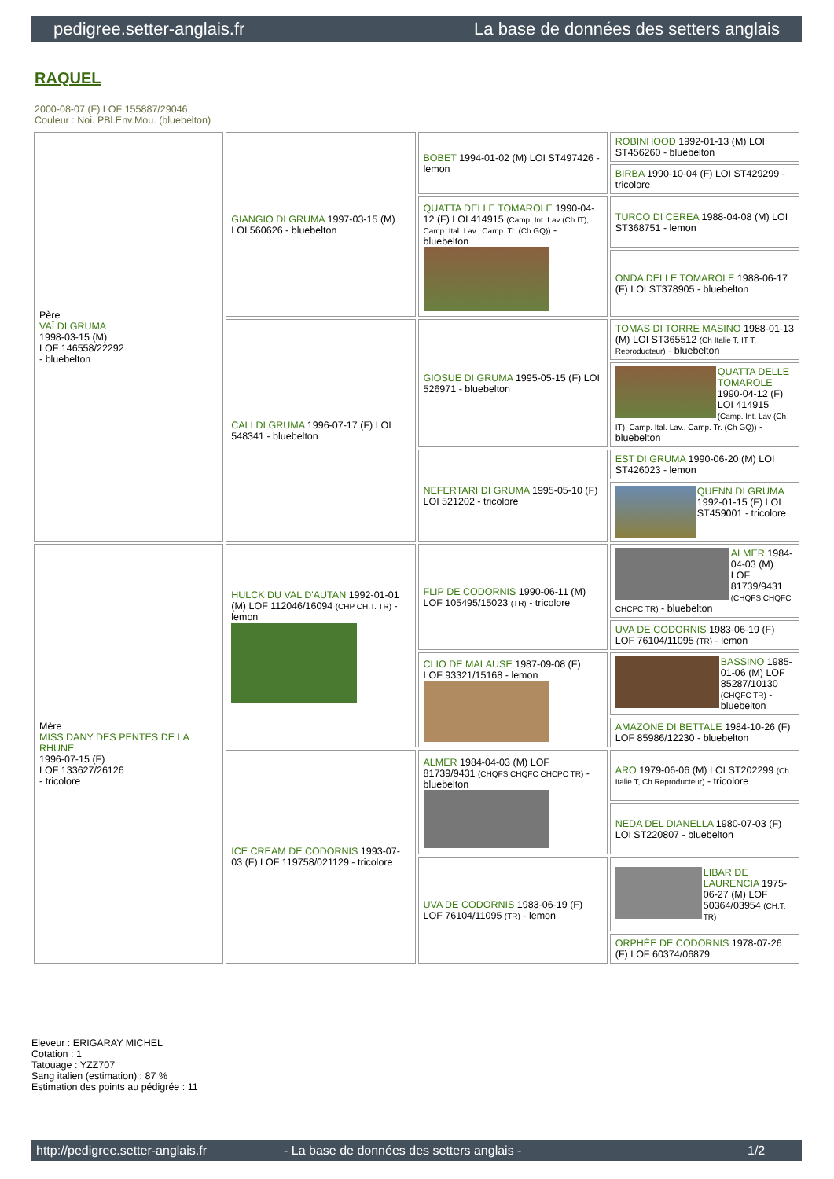pedigree.setter-anglais.fr La base de données des setters anglais
RAQUEL
2000-08-07 (F) LOF 155887/29046
Couleur : Noi. PBl.Env.Mou. (bluebelton)
| Père VAÏ DI GRUMA 1998-03-15 (M) LOF 146558/22292 - bluebelton | GIANGIO DI GRUMA 1997-03-15 (M) LOI 560626 - bluebelton | BOBET 1994-01-02 (M) LOI ST497426 - lemon | ROBINHOOD 1992-01-13 (M) LOI ST456260 - bluebelton |
| | | | BIRBA 1990-10-04 (F) LOI ST429299 - tricolore |
| | | QUATTA DELLE TOMAROLE 1990-04-12 (F) LOI 414915 (Camp. Int. Lav (Ch IT), Camp. Ital. Lav., Camp. Tr. (Ch GQ)) - bluebelton | TURCO DI CEREA 1988-04-08 (M) LOI ST368751 - lemon |
| | | | ONDA DELLE TOMAROLE 1988-06-17 (F) LOI ST378905 - bluebelton |
| | CALI DI GRUMA 1996-07-17 (F) LOI 548341 - bluebelton | GIOSUE DI GRUMA 1995-05-15 (F) LOI 526971 - bluebelton | TOMAS DI TORRE MASINO 1988-01-13 (M) LOI ST365512 (Ch Italie T, IT T, Reproducteur) - bluebelton |
| | | | QUATTA DELLE TOMAROLE 1990-04-12 (F) LOI 414915 (Camp. Int. Lav (Ch IT), Camp. Ital. Lav., Camp. Tr. (Ch GQ)) - bluebelton |
| | | NEFERTARI DI GRUMA 1995-05-10 (F) LOI 521202 - tricolore | EST DI GRUMA 1990-06-20 (M) LOI ST426023 - lemon |
| | | | QUENN DI GRUMA 1992-01-15 (F) LOI ST459001 - tricolore |
| Mère MISS DANY DES PENTES DE LA RHUNE 1996-07-15 (F) LOF 133627/26126 - tricolore | HULCK DU VAL D'AUTAN 1992-01-01 (M) LOF 112046/16094 (CHP CH.T. TR) - lemon | FLIP DE CODORNIS 1990-06-11 (M) LOF 105495/15023 (TR) - tricolore | ALMER 1984-04-03 (M) LOF 81739/9431 (CHQFS CHQFC CHCPC TR) - bluebelton |
| | | | UVA DE CODORNIS 1983-06-19 (F) LOF 76104/11095 (TR) - lemon |
| | | CLIO DE MALAUSE 1987-09-08 (F) LOF 93321/15168 - lemon | BASSINO 1985-01-06 (M) LOF 85287/10130 (CHQFC TR) - bluebelton |
| | | | AMAZONE DI BETTALE 1984-10-26 (F) LOF 85986/12230 - bluebelton |
| | ICE CREAM DE CODORNIS 1993-07-03 (F) LOF 119758/021129 - tricolore | ALMER 1984-04-03 (M) LOF 81739/9431 (CHQFS CHQFC CHCPC TR) - bluebelton | ARO 1979-06-06 (M) LOI ST202299 (Ch Italie T, Ch Reproducteur) - tricolore |
| | | | NEDA DEL DIANELLA 1980-07-03 (F) LOI ST220807 - bluebelton |
| | | UVA DE CODORNIS 1983-06-19 (F) LOF 76104/11095 (TR) - lemon | LIBAR DE LAURENCIA 1975-06-27 (M) LOF 50364/03954 (CH.T. TR) |
| | | | ORPHÉE DE CODORNIS 1978-07-26 (F) LOF 60374/06879 |
Eleveur : ERIGARAY MICHEL
Cotation : 1
Tatouage : YZZ707
Sang italien (estimation) : 87 %
Estimation des points au pédigrée : 11
http://pedigree.setter-anglais.fr - La base de données des setters anglais - 1/2